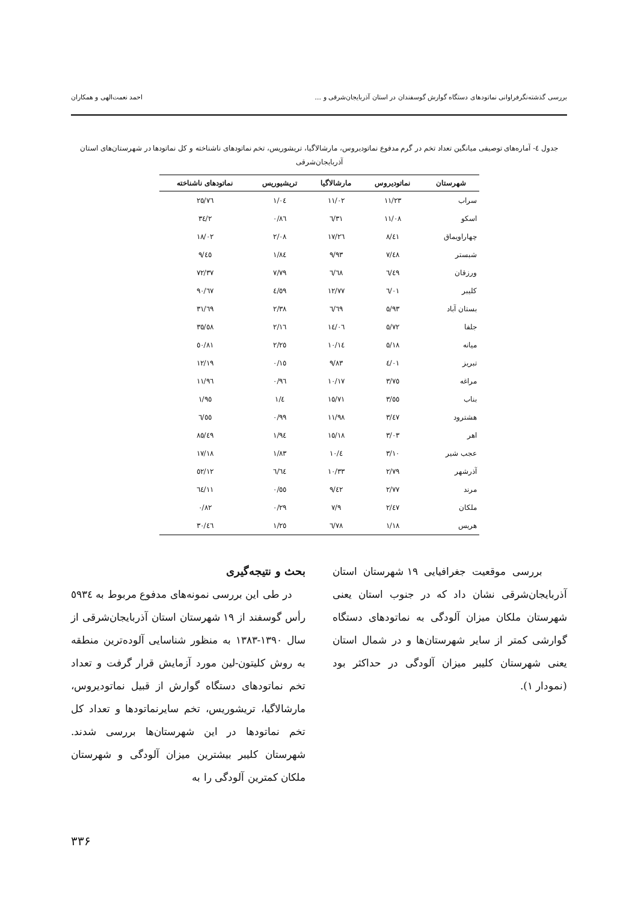بررسی گذشته‌نگرفراوانی نماتودهای دستگاه گوارش گوسفندان در استان آذربایجان‌شرقی و ... احمد نعمت‌الهی و همکاران
جدول ٤- آماره‌های توصیفی میانگین تعداد تخم در گرم مدفوع نماتودیروس، مارشالاگیا، تریشوریس، تخم نماتودهای ناشناخته و کل نماتودها در شهرستان‌های استان آذربایجان‌شرقی
| شهرستان | نماتودیروس | مارشالاگیا | تریشیوریس | نماتودهای ناشناخته |
| --- | --- | --- | --- | --- |
| سراب | ١١/٢٣ | ١١/٠٢ | ١/٠٤ | ٢٥/٧٦ |
| اسکو | ١١/٠٨ | ٦/٣١ | ٠/٨٦ | ٣٤/٢ |
| چهاراویماق | ٨/٤١ | ١٧/٢٦ | ٢/٠٨ | ١٨/٠٢ |
| شبستر | ٧/٤٨ | ٩/٩٣ | ١/٨٤ | ٩/٤٥ |
| ورزقان | ٦/٤٩ | ٦/٦٨ | ٧/٧٩ | ٧٢/٣٧ |
| کلیبر | ٦/٠١ | ١٢/٧٧ | ٤/٥٩ | ٩٠/٦٧ |
| بستان آباد | ٥/٩٣ | ٦/٦٩ | ٢/٣٨ | ٣١/٦٩ |
| جلفا | ٥/٧٢ | ١٤/٠٦ | ٢/١٦ | ٣٥/٥٨ |
| میانه | ٥/١٨ | ١٠/١٤ | ٢/٢٥ | ٥٠/٨١ |
| تبریز | ٤/٠١ | ٩/٨٣ | ٠/١٥ | ١٢/١٩ |
| مراغه | ٣/٧٥ | ١٠/١٧ | ٠/٩٦ | ١١/٩٦ |
| بناب | ٣/٥٥ | ١٥/٧١ | ١/٤ | ١/٩٥ |
| هشترود | ٣/٤٧ | ١١/٩٨ | ٠/٩٩ | ٦/٥٥ |
| اهر | ٣/٠٣ | ١٥/١٨ | ١/٩٤ | ٨٥/٤٩ |
| عجب شیر | ٣/١٠ | ١٠/٤ | ١/٨٣ | ١٧/١٨ |
| آذرشهر | ٢/٧٩ | ١٠/٣٣ | ٦/٦٤ | ٥٢/١٢ |
| مرند | ٢/٧٧ | ٩/٤٢ | ٠/٥٥ | ٦٤/١١ |
| ملکان | ٢/٤٧ | ٧/٩ | ٠/٢٩ | ٠/٨٢ |
| هریس | ١/١٨ | ٦/٧٨ | ١/٢٥ | ٣٠/٤٦ |
بررسی موقعیت جغرافیایی ١٩ شهرستان استان آذربایجان‌شرقی نشان داد که در جنوب استان یعنی شهرستان ملکان میزان آلودگی به نماتودهای دستگاه گوارشی کمتر از سایر شهرستان‌ها و در شمال استان یعنی شهرستان کلیبر میزان آلودگی در حداکثر بود (نمودار ١).
بحث و نتیجه‌گیری
در طی این بررسی نمونه‌های مدفوع مربوط به ٥٩٣٤ رأس گوسفند از ١٩ شهرستان استان آذربایجان‌شرقی از سال ١٣٩٠-١٣٨٣ به منظور شناسایی آلوده‌ترین منطقه به روش کلیتون-لین مورد آزمایش قرار گرفت و تعداد تخم نماتودهای دستگاه گوارش از قبیل نماتودیروس، مارشالاگیا، تریشوریس، تخم سایرنماتودها و تعداد کل تخم نماتودها در این شهرستان‌ها بررسی شدند. شهرستان کلیبر بیشترین میزان آلودگی و شهرستان ملکان کمترین آلودگی را به
٣٣۶